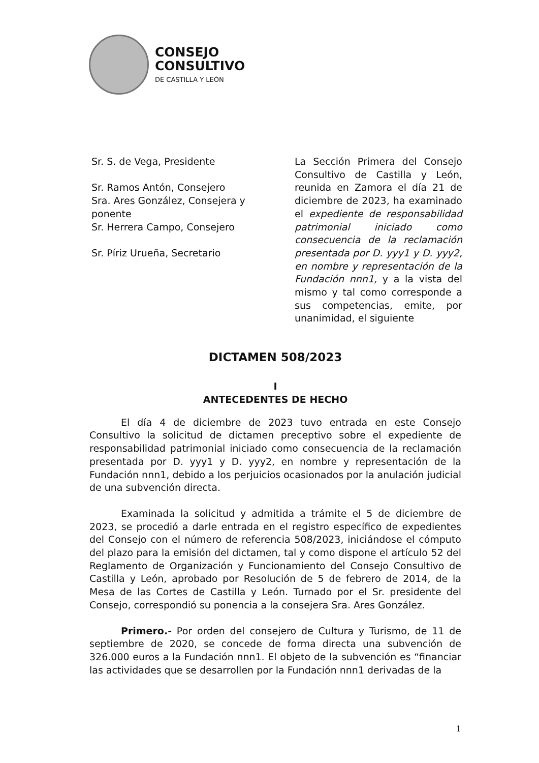CONSEJO
CONSULTIVO
DE CASTILLA Y LEÓN
Sr. S. de Vega, Presidente
Sr. Ramos Antón, Consejero
Sra. Ares González, Consejera y ponente
Sr. Herrera Campo, Consejero
Sr. Píriz Urueña, Secretario
La Sección Primera del Consejo Consultivo de Castilla y León, reunida en Zamora el día 21 de diciembre de 2023, ha examinado el expediente de responsabilidad patrimonial iniciado como consecuencia de la reclamación presentada por D. yyy1 y D. yyy2, en nombre y representación de la Fundación nnn1, y a la vista del mismo y tal como corresponde a sus competencias, emite, por unanimidad, el siguiente
DICTAMEN 508/2023
I
ANTECEDENTES DE HECHO
El día 4 de diciembre de 2023 tuvo entrada en este Consejo Consultivo la solicitud de dictamen preceptivo sobre el expediente de responsabilidad patrimonial iniciado como consecuencia de la reclamación presentada por D. yyy1 y D. yyy2, en nombre y representación de la Fundación nnn1, debido a los perjuicios ocasionados por la anulación judicial de una subvención directa.
Examinada la solicitud y admitida a trámite el 5 de diciembre de 2023, se procedió a darle entrada en el registro específico de expedientes del Consejo con el número de referencia 508/2023, iniciándose el cómputo del plazo para la emisión del dictamen, tal y como dispone el artículo 52 del Reglamento de Organización y Funcionamiento del Consejo Consultivo de Castilla y León, aprobado por Resolución de 5 de febrero de 2014, de la Mesa de las Cortes de Castilla y León. Turnado por el Sr. presidente del Consejo, correspondió su ponencia a la consejera Sra. Ares González.
Primero.- Por orden del consejero de Cultura y Turismo, de 11 de septiembre de 2020, se concede de forma directa una subvención de 326.000 euros a la Fundación nnn1. El objeto de la subvención es “financiar las actividades que se desarrollen por la Fundación nnn1 derivadas de la
1